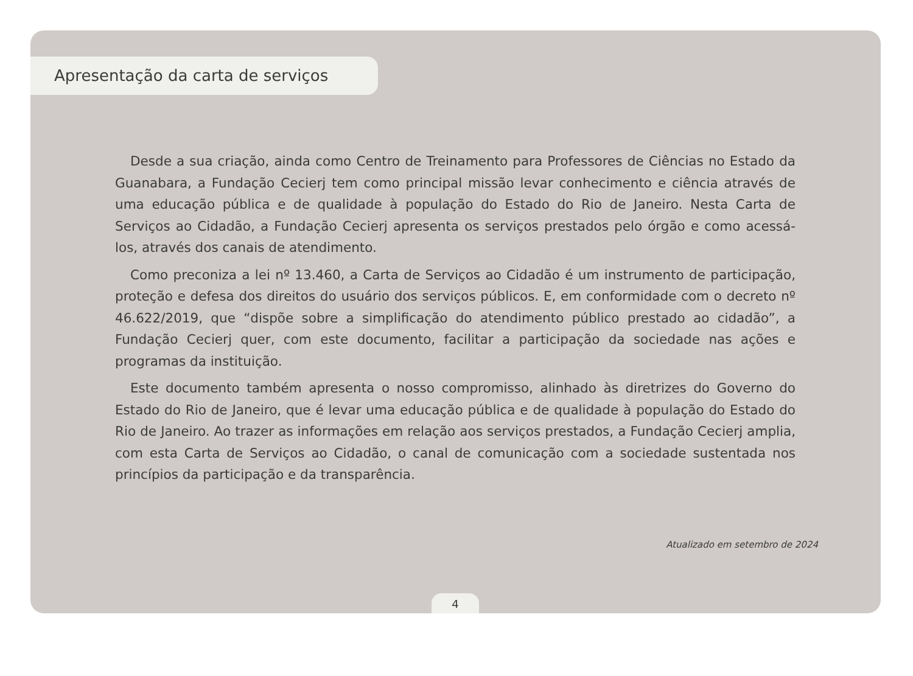Apresentação da carta de serviços
Desde a sua criação, ainda como Centro de Treinamento para Professores de Ciências no Estado da Guanabara, a Fundação Cecierj tem como principal missão levar conhecimento e ciência através de uma educação pública e de qualidade à população do Estado do Rio de Janeiro. Nesta Carta de Serviços ao Cidadão, a Fundação Cecierj apresenta os serviços prestados pelo órgão e como acessá-los, através dos canais de atendimento.
Como preconiza a lei nº 13.460, a Carta de Serviços ao Cidadão é um instrumento de participação, proteção e defesa dos direitos do usuário dos serviços públicos. E, em conformidade com o decreto nº 46.622/2019, que “dispõe sobre a simplificação do atendimento público prestado ao cidadão”, a Fundação Cecierj quer, com este documento, facilitar a participação da sociedade nas ações e programas da instituição.
Este documento também apresenta o nosso compromisso, alinhado às diretrizes do Governo do Estado do Rio de Janeiro, que é levar uma educação pública e de qualidade à população do Estado do Rio de Janeiro. Ao trazer as informações em relação aos serviços prestados, a Fundação Cecierj amplia, com esta Carta de Serviços ao Cidadão, o canal de comunicação com a sociedade sustentada nos princípios da participação e da transparência.
Atualizado em setembro de 2024
4